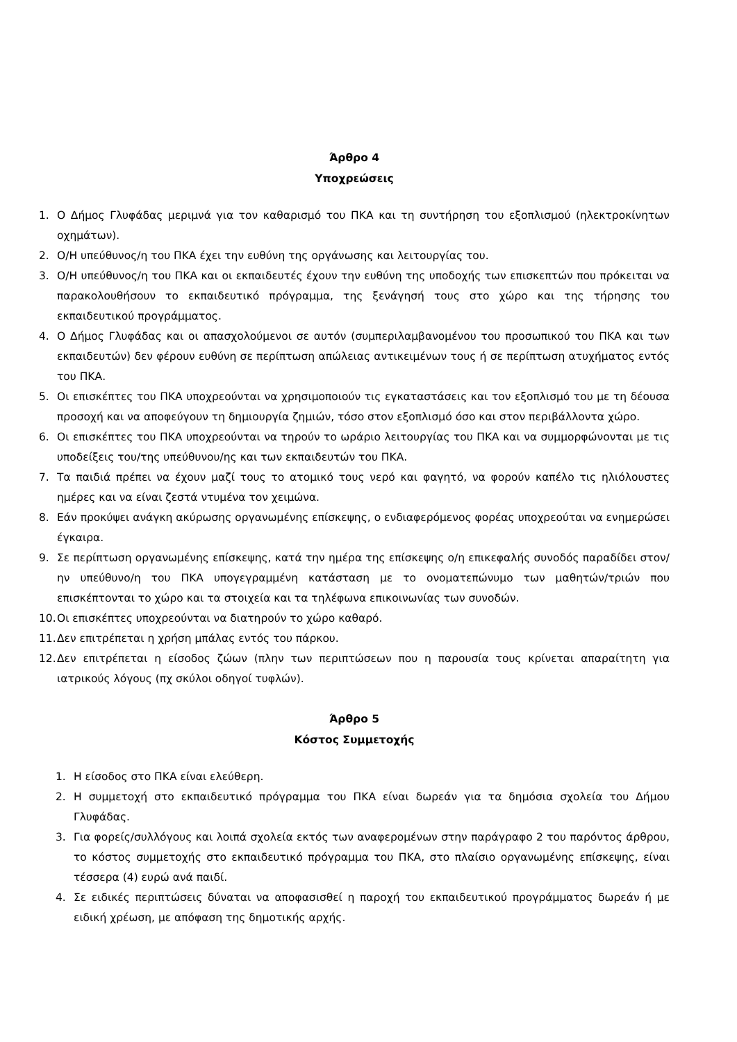Άρθρο 4
Υποχρεώσεις
1. Ο Δήμος Γλυφάδας μεριμνά για τον καθαρισμό του ΠΚΑ και τη συντήρηση του εξοπλισμού (ηλεκτροκίνητων οχημάτων).
2. Ο/Η υπεύθυνος/η του ΠΚΑ έχει την ευθύνη της οργάνωσης και λειτουργίας του.
3. Ο/Η υπεύθυνος/η του ΠΚΑ και οι εκπαιδευτές έχουν την ευθύνη της υποδοχής των επισκεπτών που πρόκειται να παρακολουθήσουν το εκπαιδευτικό πρόγραμμα, της ξενάγησή τους στο χώρο και της τήρησης του εκπαιδευτικού προγράμματος.
4. Ο Δήμος Γλυφάδας και οι απασχολούμενοι σε αυτόν (συμπεριλαμβανομένου του προσωπικού του ΠΚΑ και των εκπαιδευτών) δεν φέρουν ευθύνη σε περίπτωση απώλειας αντικειμένων τους ή σε περίπτωση ατυχήματος εντός του ΠΚΑ.
5. Οι επισκέπτες του ΠΚΑ υποχρεούνται να χρησιμοποιούν τις εγκαταστάσεις και τον εξοπλισμό του με τη δέουσα προσοχή και να αποφεύγουν τη δημιουργία ζημιών, τόσο στον εξοπλισμό όσο και στον περιβάλλοντα χώρο.
6. Οι επισκέπτες του ΠΚΑ υποχρεούνται να τηρούν το ωράριο λειτουργίας του ΠΚΑ και να συμμορφώνονται με τις υποδείξεις του/της υπεύθυνου/ης και των εκπαιδευτών του ΠΚΑ.
7. Τα παιδιά πρέπει να έχουν μαζί τους το ατομικό τους νερό και φαγητό, να φορούν καπέλο τις ηλιόλουστες ημέρες και να είναι ζεστά ντυμένα τον χειμώνα.
8. Εάν προκύψει ανάγκη ακύρωσης οργανωμένης επίσκεψης, ο ενδιαφερόμενος φορέας υποχρεούται να ενημερώσει έγκαιρα.
9. Σε περίπτωση οργανωμένης επίσκεψης, κατά την ημέρα της επίσκεψης ο/η επικεφαλής συνοδός παραδίδει στον/ην υπεύθυνο/η του ΠΚΑ υπογεγραμμένη κατάσταση με το ονοματεπώνυμο των μαθητών/τριών που επισκέπτονται το χώρο και τα στοιχεία και τα τηλέφωνα επικοινωνίας των συνοδών.
10. Οι επισκέπτες υποχρεούνται να διατηρούν το χώρο καθαρό.
11. Δεν επιτρέπεται η χρήση μπάλας εντός του πάρκου.
12. Δεν επιτρέπεται η είσοδος ζώων (πλην των περιπτώσεων που η παρουσία τους κρίνεται απαραίτητη για ιατρικούς λόγους (πχ σκύλοι οδηγοί τυφλών).
Άρθρο 5
Κόστος Συμμετοχής
1. Η είσοδος στο ΠΚΑ είναι ελεύθερη.
2. Η συμμετοχή στο εκπαιδευτικό πρόγραμμα του ΠΚΑ είναι δωρεάν για τα δημόσια σχολεία του Δήμου Γλυφάδας.
3. Για φορείς/συλλόγους και λοιπά σχολεία εκτός των αναφερομένων στην παράγραφο 2 του παρόντος άρθρου, το κόστος συμμετοχής στο εκπαιδευτικό πρόγραμμα του ΠΚΑ, στο πλαίσιο οργανωμένης επίσκεψης, είναι τέσσερα (4) ευρώ ανά παιδί.
4. Σε ειδικές περιπτώσεις δύναται να αποφασισθεί η παροχή του εκπαιδευτικού προγράμματος δωρεάν ή με ειδική χρέωση, με απόφαση της δημοτικής αρχής.